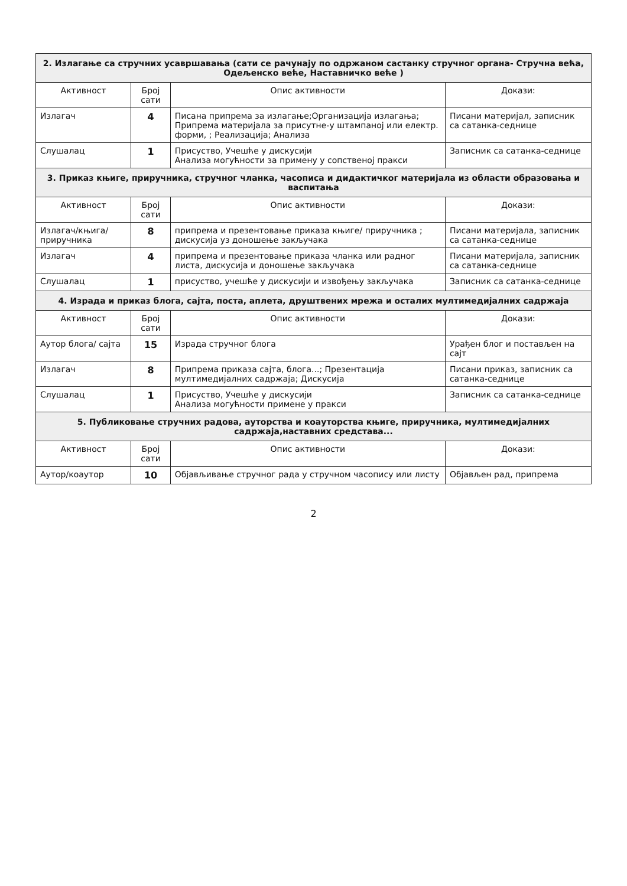| 2. Излагање са стручних усавршавања (сати се рачунају по одржаном састанку стручног органа- Стручна већа, Одељенско веће, Наставничко веће ) | | | |
| Активност | Број сати | Опис активности | Докази: |
| Излагач | 4 | Писана припрема за излагање;Организација излагања; Припрема материјала за присутне-у штампаној или електр. форми, ; Реализација; Анализа | Писани материјал, записник са сатанка-седнице |
| Слушалац | 1 | Присуство, Учешће у дискусији Анализа могућности за примену у сопственој пракси | Записник са сатанка-седнице |
| 3. Приказ књиге, приручника, стручног чланка, часописа и дидактичког материјала из области образовања и васпитања | | | |
| Активност | Број сати | Опис активности | Докази: |
| Излагач/књига/приручника | 8 | припрема и презентовање приказа књиге/ приручника ; дискусија уз доношење закључака | Писани материјала, записник са сатанка-седнице |
| Излагач | 4 | припрема и презентовање приказа чланка или радног листа, дискусија и доношење закључака | Писани материјала, записник са сатанка-седнице |
| Слушалац | 1 | присуство, учешће у дискусији и извођењу закључака | Записник са сатанка-седнице |
| 4. Израда и приказ блога, сајта, поста, аплета, друштвених мрежа и осталих мултимедијалних садржаја | | | |
| Активност | Број сати | Опис активности | Докази: |
| Аутор блога/ сајта | 15 | Израда стручног блога | Урађен блог и постављен на сајт |
| Излагач | 8 | Припрема приказа сајта, блога...; Презентација мултимедијалних садржаја; Дискусија | Писани приказ, записник са сатанка-седнице |
| Слушалац | 1 | Присуство, Учешће у дискусији Анализа могућности примене у пракси | Записник са сатанка-седнице |
| 5. Публиковање стручних радова, ауторства и коауторства књиге, приручника, мултимедијалних садржаја,наставних средстава... | | | |
| Активност | Број сати | Опис активности | Докази: |
| Аутор/коаутор | 10 | Објављивање стручног рада у стручном часопису или листу | Објављен рад, припрема |
2